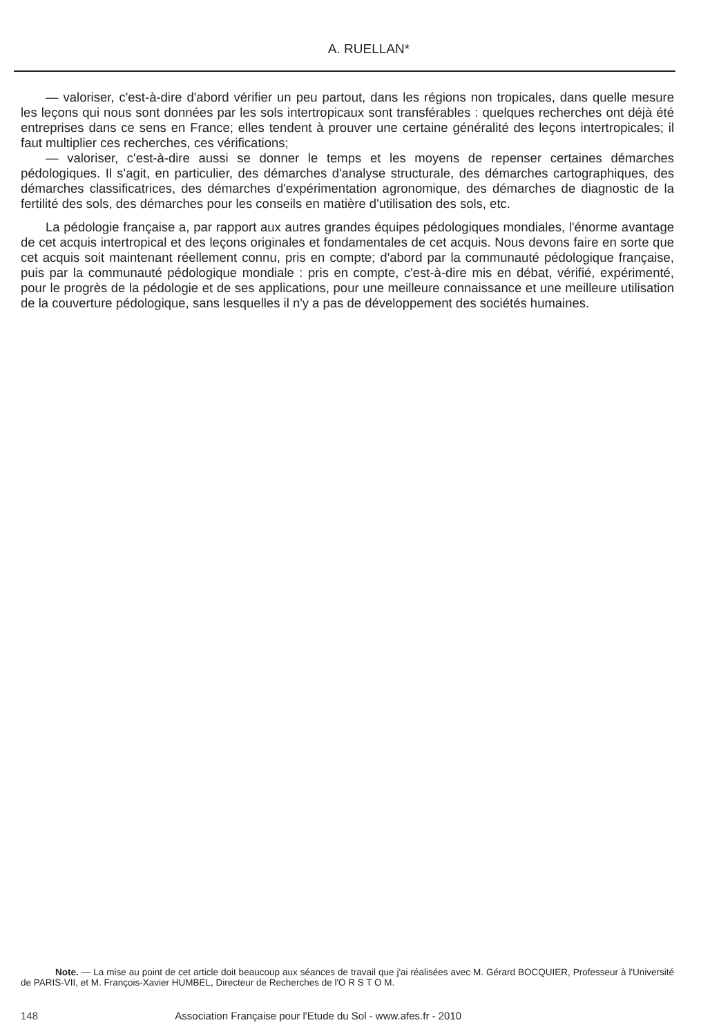A. RUELLAN*
— valoriser, c'est-à-dire d'abord vérifier un peu partout, dans les régions non tropicales, dans quelle mesure les leçons qui nous sont données par les sols intertropicaux sont transférables : quelques recherches ont déjà été entreprises dans ce sens en France; elles tendent à prouver une certaine généralité des leçons intertropicales; il faut multiplier ces recherches, ces vérifications;
— valoriser, c'est-à-dire aussi se donner le temps et les moyens de repenser certaines démarches pédologiques. Il s'agit, en particulier, des démarches d'analyse structurale, des démarches cartographiques, des démarches classificatrices, des démarches d'expérimentation agronomique, des démarches de diagnostic de la fertilité des sols, des démarches pour les conseils en matière d'utilisation des sols, etc.
La pédologie française a, par rapport aux autres grandes équipes pédologiques mondiales, l'énorme avantage de cet acquis intertropical et des leçons originales et fondamentales de cet acquis. Nous devons faire en sorte que cet acquis soit maintenant réellement connu, pris en compte; d'abord par la communauté pédologique française, puis par la communauté pédologique mondiale : pris en compte, c'est-à-dire mis en débat, vérifié, expérimenté, pour le progrès de la pédologie et de ses applications, pour une meilleure connaissance et une meilleure utilisation de la couverture pédologique, sans lesquelles il n'y a pas de développement des sociétés humaines.
Note. — La mise au point de cet article doit beaucoup aux séances de travail que j'ai réalisées avec M. Gérard BOCQUIER, Professeur à l'Université de PARIS-VII, et M. François-Xavier HUMBEL, Directeur de Recherches de l'O R S T O M.
148 Association Française pour l'Etude du Sol - www.afes.fr - 2010